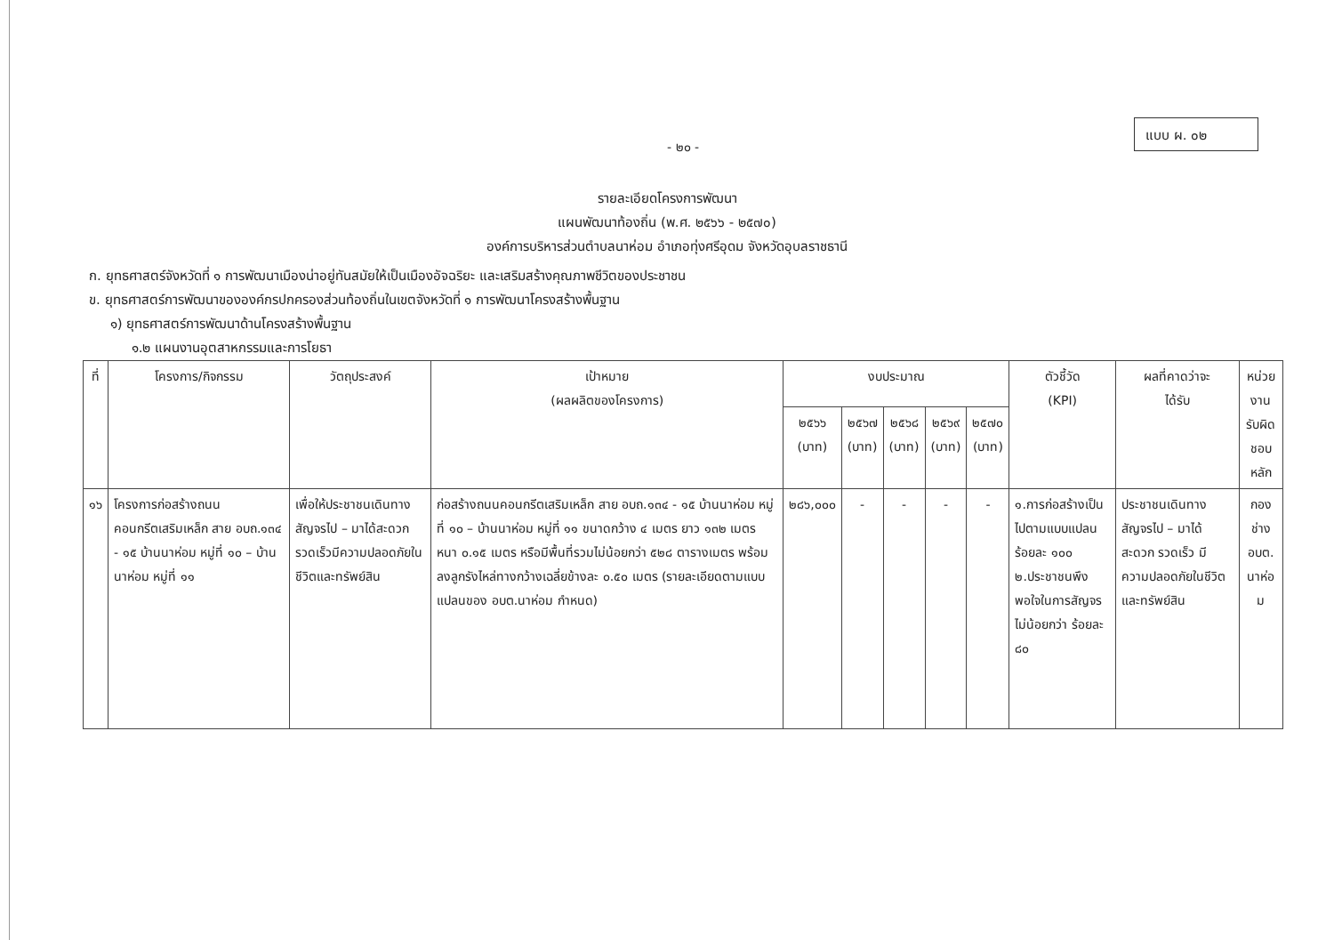- ๒๐ -
แบบ ผ. ๐๒
รายละเอียดโครงการพัฒนา
แผนพัฒนาท้องถิ่น (พ.ศ. ๒๕๖๖ - ๒๕๗๐)
องค์การบริหารส่วนตำบลนาห่อม อำเภอทุ่งศรีอุดม จังหวัดอุบลราชธานี
ก. ยุทธศาสตร์จังหวัดที่ ๑ การพัฒนาเมืองน่าอยู่ทันสมัยให้เป็นเมืองอัจฉริยะ และเสริมสร้างคุณภาพชีวิตของประชาชน
ข. ยุทธศาสตร์การพัฒนาขององค์กรปกครองส่วนท้องถิ่นในเขตจังหวัดที่ ๑ การพัฒนาโครงสร้างพื้นฐาน
๑) ยุทธศาสตร์การพัฒนาด้านโครงสร้างพื้นฐาน
๑.๒ แผนงานอุตสาหกรรมและการโยธา
| ที่ | โครงการ/กิจกรรม | วัตถุประสงค์ | เป้าหมาย (ผลผลิตของโครงการ) | งบประมาณ | | | | | ตัวชี้วัด (KPI) | ผลที่คาดว่าจะ ได้รับ | หน่วยงาน รับผิดชอบ หลัก |
| --- | --- | --- | --- | --- | --- | --- | --- | --- | --- | --- | --- |
| | | | | ๒๕๖๖ (บาท) | ๒๕๖๗ (บาท) | ๒๕๖๘ (บาท) | ๒๕๖๙ (บาท) | ๒๕๗๐ (บาท) | | | |
| ๑๖ | โครงการก่อสร้างถนนคอนกรีตเสริมเหล็ก สาย อบถ.๑๓๔ - ๑๕ บ้านนาห่อม หมู่ที่ ๑๐ – บ้านนาห่อม หมู่ที่ ๑๑ | เพื่อให้ประชาชนเดินทางสัญจรไป – มาได้สะดวก รวดเร็วมีความปลอดภัยในชีวิตและทรัพย์สิน | ก่อสร้างถนนคอนกรีตเสริมเหล็ก สาย อบถ.๑๓๔ - ๑๕ บ้านนาห่อม หมู่ที่ ๑๐ – บ้านนาห่อม หมู่ที่ ๑๑ ขนาดกว้าง ๔ เมตร ยาว ๑๓๒ เมตร หนา ๐.๑๕ เมตร หรือมีพื้นที่รวมไม่น้อยกว่า ๕๒๘ ตารางเมตร พร้อมลงลูกรังไหล่ทางกว้างเฉลี่ยข้างละ ๐.๕๐ เมตร (รายละเอียดตามแบบแปลนของ อบต.นาห่อม กำหนด) | ๒๘๖,๐๐๐ | - | - | - | - | ๑.การก่อสร้างเป็นไปตามแบบแปลน ร้อยละ ๑๐๐ ๒.ประชาชนพึงพอใจในการสัญจรไม่น้อยกว่า ร้อยละ ๘๐ | ประชาชนเดินทางสัญจรไป – มาได้สะดวก รวดเร็ว มีความปลอดภัยในชีวิตและทรัพย์สิน | กองช่าง อบต. นาห่อม |